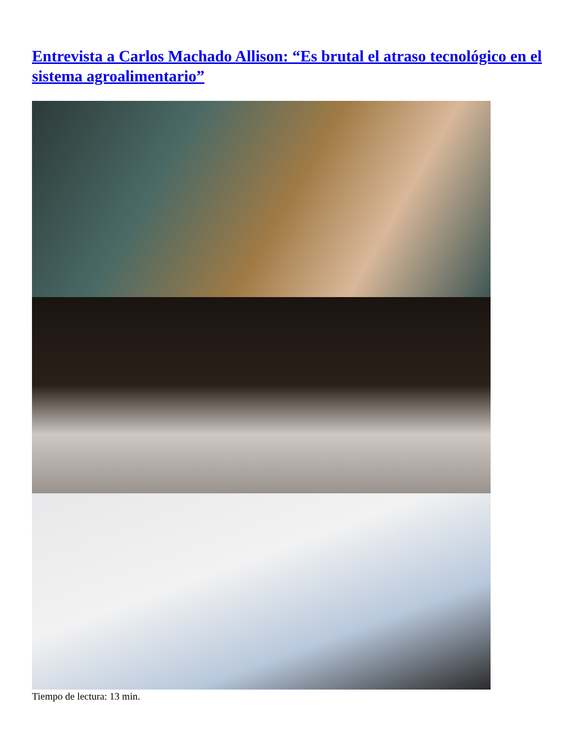Entrevista a Carlos Machado Allison: “Es brutal el atraso tecnológico en el sistema agroalimentario”
Tiempo de lectura: 13 min.